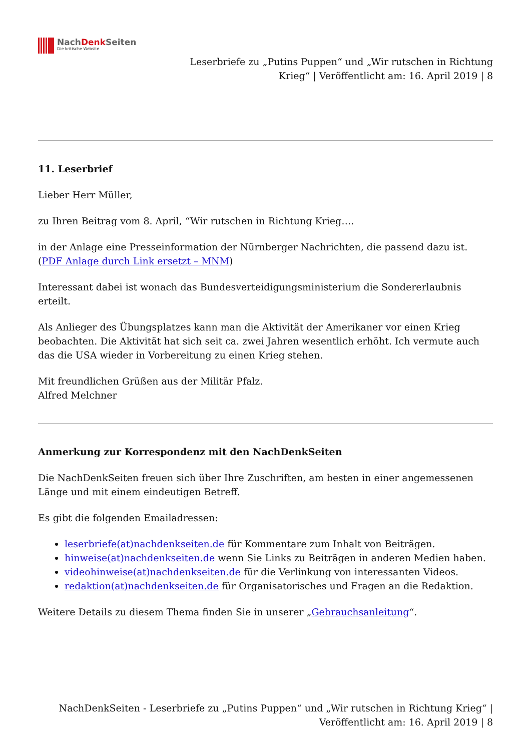NachDenk Seiten
Die kritische Website
Leserbriefe zu „Putins Puppen“ und „Wir rutschen in Richtung Krieg“ | Veröffentlicht am: 16. April 2019 | 8
11. Leserbrief
Lieber Herr Müller,
zu Ihren Beitrag vom 8. April, “Wir rutschen in Richtung Krieg….
in der Anlage eine Presseinformation der Nürnberger Nachrichten, die passend dazu ist.
(PDF Anlage durch Link ersetzt – MNM)
Interessant dabei ist wonach das Bundesverteidigungsministerium die Sondererlaubnis erteilt.
Als Anlieger des Übungsplatzes kann man die Aktivität der Amerikaner vor einen Krieg beobachten. Die Aktivität hat sich seit ca. zwei Jahren wesentlich erhöht. Ich vermute auch das die USA wieder in Vorbereitung zu einen Krieg stehen.
Mit freundlichen Grüßen aus der Militär Pfalz.
Alfred Melchner
Anmerkung zur Korrespondenz mit den NachDenkSeiten
Die NachDenkSeiten freuen sich über Ihre Zuschriften, am besten in einer angemessenen Länge und mit einem eindeutigen Betreff.
Es gibt die folgenden Emailadressen:
leserbriefe(at)nachdenkseiten.de für Kommentare zum Inhalt von Beiträgen.
hinweise(at)nachdenkseiten.de wenn Sie Links zu Beiträgen in anderen Medien haben.
videohinweise(at)nachdenkseiten.de für die Verlinkung von interessanten Videos.
redaktion(at)nachdenkseiten.de für Organisatorisches und Fragen an die Redaktion.
Weitere Details zu diesem Thema finden Sie in unserer „Gebrauchsanleitung“.
NachDenkSeiten - Leserbriefe zu „Putins Puppen“ und „Wir rutschen in Richtung Krieg“ | Veröffentlicht am: 16. April 2019 | 8